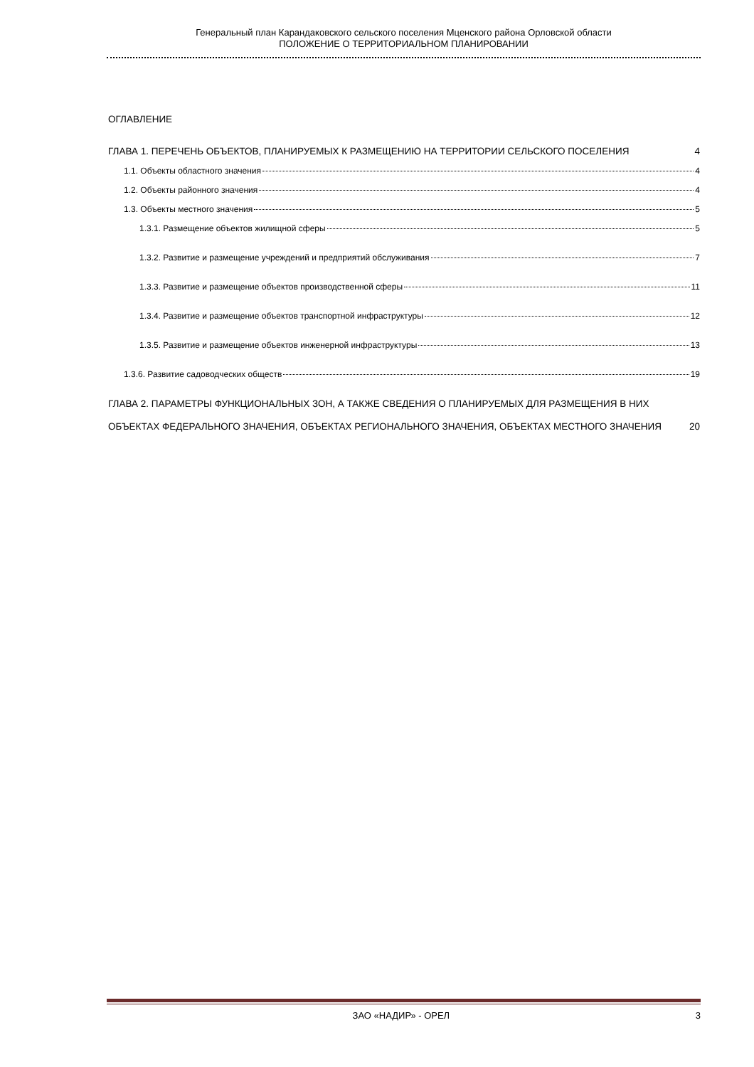Генеральный план Карандаковского сельского поселения Мценского района Орловской области
ПОЛОЖЕНИЕ О ТЕРРИТОРИАЛЬНОМ ПЛАНИРОВАНИИ
ОГЛАВЛЕНИЕ
ГЛАВА 1. ПЕРЕЧЕНЬ ОБЪЕКТОВ, ПЛАНИРУЕМЫХ К РАЗМЕЩЕНИЮ НА ТЕРРИТОРИИ СЕЛЬСКОГО ПОСЕЛЕНИЯ 4
1.1. Объекты областного значения 4
1.2. Объекты районного значения 4
1.3. Объекты местного значения 5
1.3.1. Размещение объектов жилищной сферы 5
1.3.2. Развитие и размещение учреждений и предприятий обслуживания 7
1.3.3. Развитие и размещение объектов производственной сферы 11
1.3.4. Развитие и размещение объектов транспортной инфраструктуры 12
1.3.5. Развитие и размещение объектов инженерной инфраструктуры 13
1.3.6. Развитие садоводческих обществ 19
ГЛАВА 2. ПАРАМЕТРЫ ФУНКЦИОНАЛЬНЫХ ЗОН, А ТАКЖЕ СВЕДЕНИЯ О ПЛАНИРУЕМЫХ ДЛЯ РАЗМЕЩЕНИЯ В НИХ ОБЪЕКТАХ ФЕДЕРАЛЬНОГО ЗНАЧЕНИЯ, ОБЪЕКТАХ РЕГИОНАЛЬНОГО ЗНАЧЕНИЯ, ОБЪЕКТАХ МЕСТНОГО ЗНАЧЕНИЯ 20
ЗАО «НАДИР» - ОРЕЛ 3